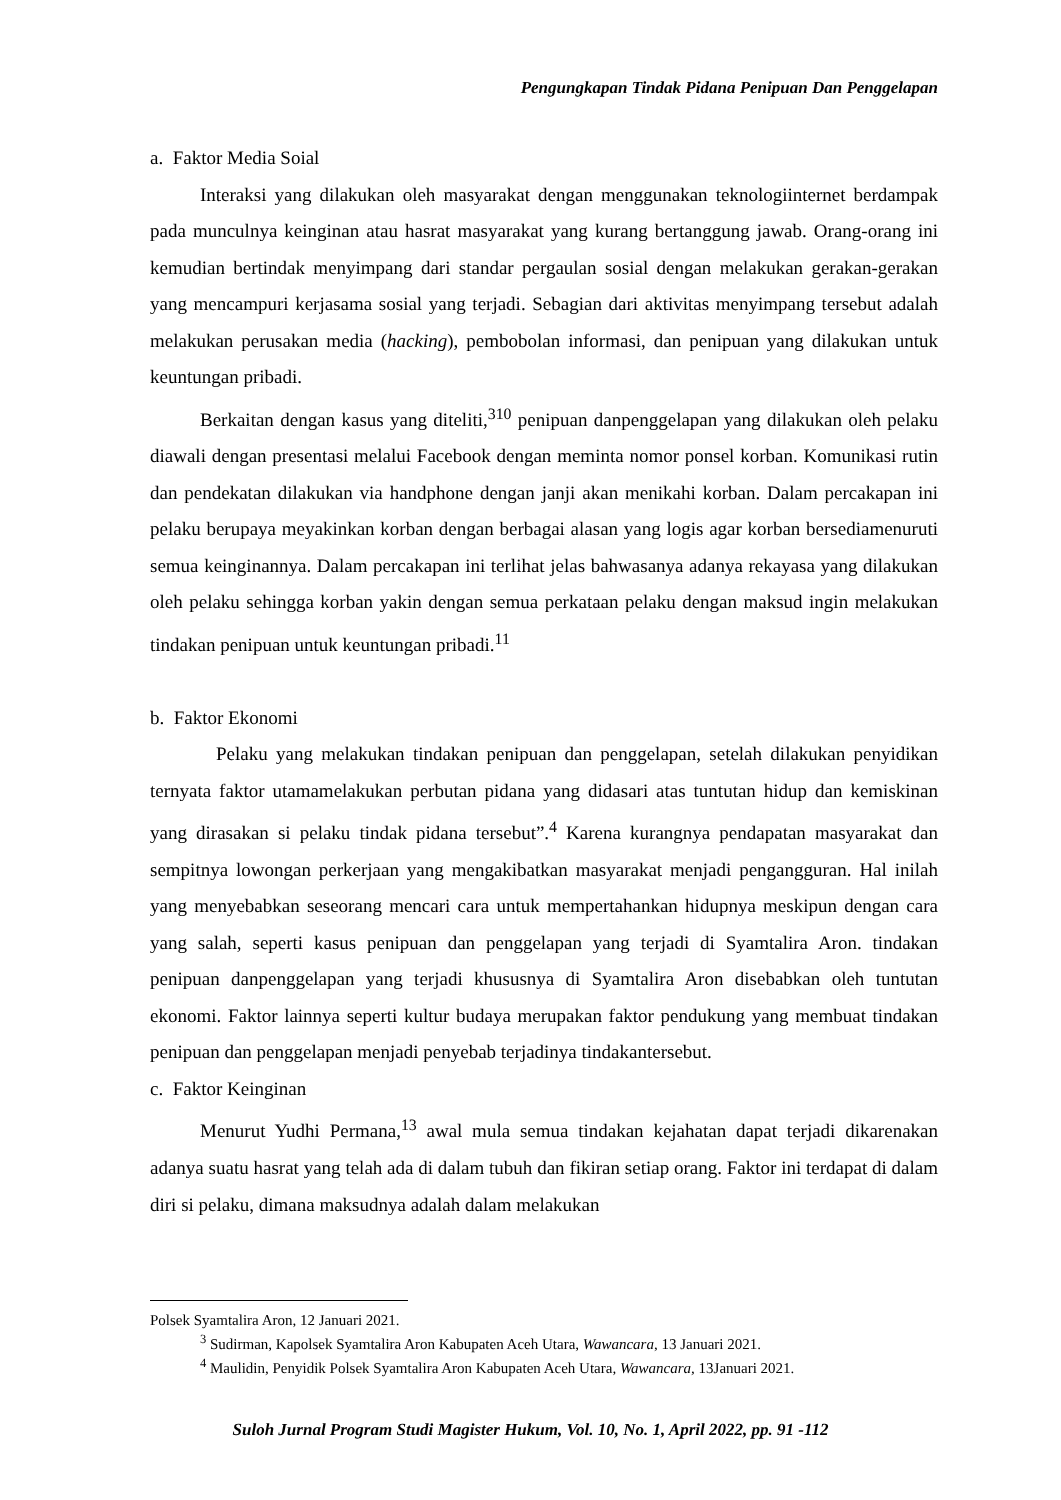Pengungkapan Tindak Pidana Penipuan Dan Penggelapan
a. Faktor Media Soial
Interaksi yang dilakukan oleh masyarakat dengan menggunakan teknologiinternet berdampak pada munculnya keinginan atau hasrat masyarakat yang kurang bertanggung jawab. Orang-orang ini kemudian bertindak menyimpang dari standar pergaulan sosial dengan melakukan gerakan-gerakan yang mencampuri kerjasama sosial yang terjadi. Sebagian dari aktivitas menyimpang tersebut adalah melakukan perusakan media (hacking), pembobolan informasi, dan penipuan yang dilakukan untuk keuntungan pribadi.
Berkaitan dengan kasus yang diteliti,<sup>310</sup> penipuan danpenggelapan yang dilakukan oleh pelaku diawali dengan presentasi melalui Facebook dengan meminta nomor ponsel korban. Komunikasi rutin dan pendekatan dilakukan via handphone dengan janji akan menikahi korban. Dalam percakapan ini pelaku berupaya meyakinkan korban dengan berbagai alasan yang logis agar korban bersediamenuruti semua keinginannya. Dalam percakapan ini terlihat jelas bahwasanya adanya rekayasa yang dilakukan oleh pelaku sehingga korban yakin dengan semua perkataan pelaku dengan maksud ingin melakukan tindakan penipuan untuk keuntungan pribadi.<sup>11</sup>
b. Faktor Ekonomi
Pelaku yang melakukan tindakan penipuan dan penggelapan, setelah dilakukan penyidikan ternyata faktor utamamelakukan perbutan pidana yang didasari atas tuntutan hidup dan kemiskinan yang dirasakan si pelaku tindak pidana tersebut”.<sup>4</sup> Karena kurangnya pendapatan masyarakat dan sempitnya lowongan perkerjaan yang mengakibatkan masyarakat menjadi pengangguran. Hal inilah yang menyebabkan seseorang mencari cara untuk mempertahankan hidupnya meskipun dengan cara yang salah, seperti kasus penipuan dan penggelapan yang terjadi di Syamtalira Aron. tindakan penipuan danpenggelapan yang terjadi khususnya di Syamtalira Aron disebabkan oleh tuntutan ekonomi. Faktor lainnya seperti kultur budaya merupakan faktor pendukung yang membuat tindakan penipuan dan penggelapan menjadi penyebab terjadinya tindakantersebut.
c. Faktor Keinginan
Menurut Yudhi Permana,<sup>13</sup> awal mula semua tindakan kejahatan dapat terjadi dikarenakan adanya suatu hasrat yang telah ada di dalam tubuh dan fikiran setiap orang. Faktor ini terdapat di dalam diri si pelaku, dimana maksudnya adalah dalam melakukan
Polsek Syamtalira Aron, 12 Januari 2021.
<sup>3</sup> Sudirman, Kapolsek Syamtalira Aron Kabupaten Aceh Utara, Wawancara, 13 Januari 2021.
<sup>4</sup> Maulidin, Penyidik Polsek Syamtalira Aron Kabupaten Aceh Utara, Wawancara, 13Januari 2021.
Suloh Jurnal Program Studi Magister Hukum, Vol. 10, No. 1, April 2022, pp. 91 -112